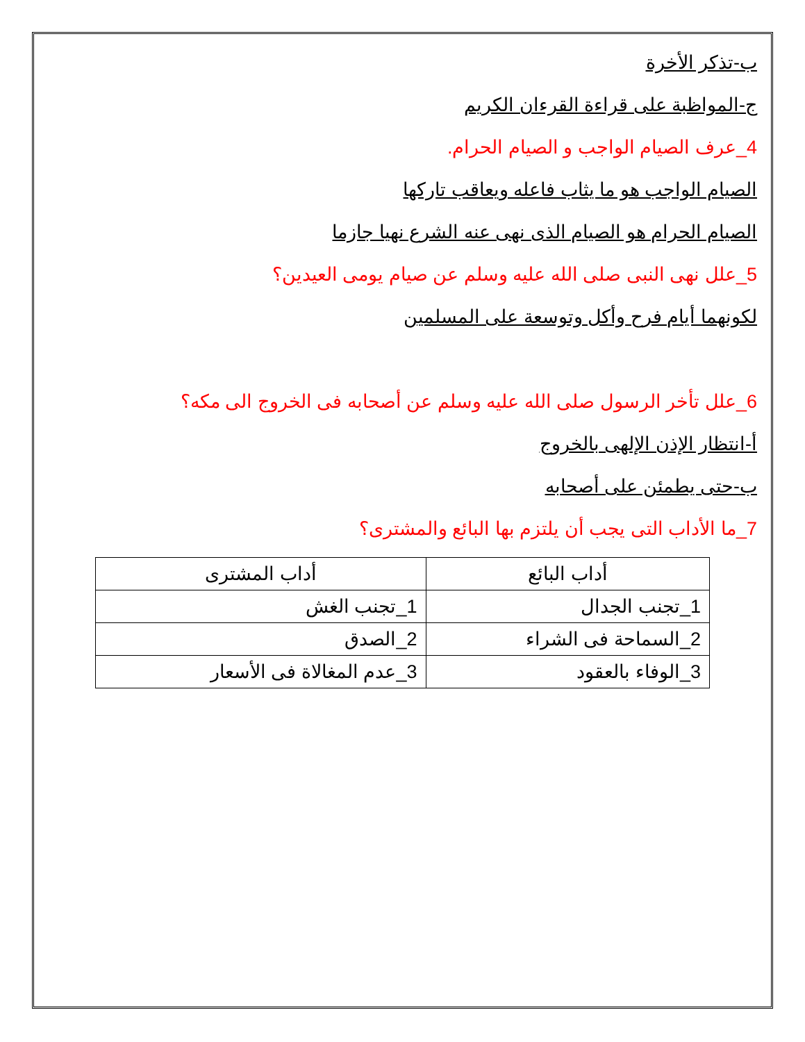ب-تذكر الأخرة
ج-المواظبة على قراءة القرءان الكريم
4_عرف الصيام الواجب و الصيام الحرام.
الصيام الواجب هو ما يثاب فاعله ويعاقب تاركها
الصيام الحرام هو الصيام الذى نهى عنه الشرع نهيا جازما
5_علل نهى النبى صلى الله عليه وسلم عن صيام يومى العيدين؟
لكونهما أيام فرح وأكل وتوسعة على المسلمين
6_علل تأخر الرسول صلى الله عليه وسلم عن أصحابه فى الخروج الى مكه؟
أ-انتظار الإذن الإلهى بالخروج
ب-حتى يطمئن على أصحابه
7_ما الأداب التى يجب أن يلتزم بها البائع والمشترى؟
| أداب البائع | أداب المشترى |
| 1_تجنب الجدال | 1_تجنب الغش |
| 2_السماحة فى الشراء | 2_الصدق |
| 3_الوفاء بالعقود | 3_عدم المغالاة فى الأسعار |